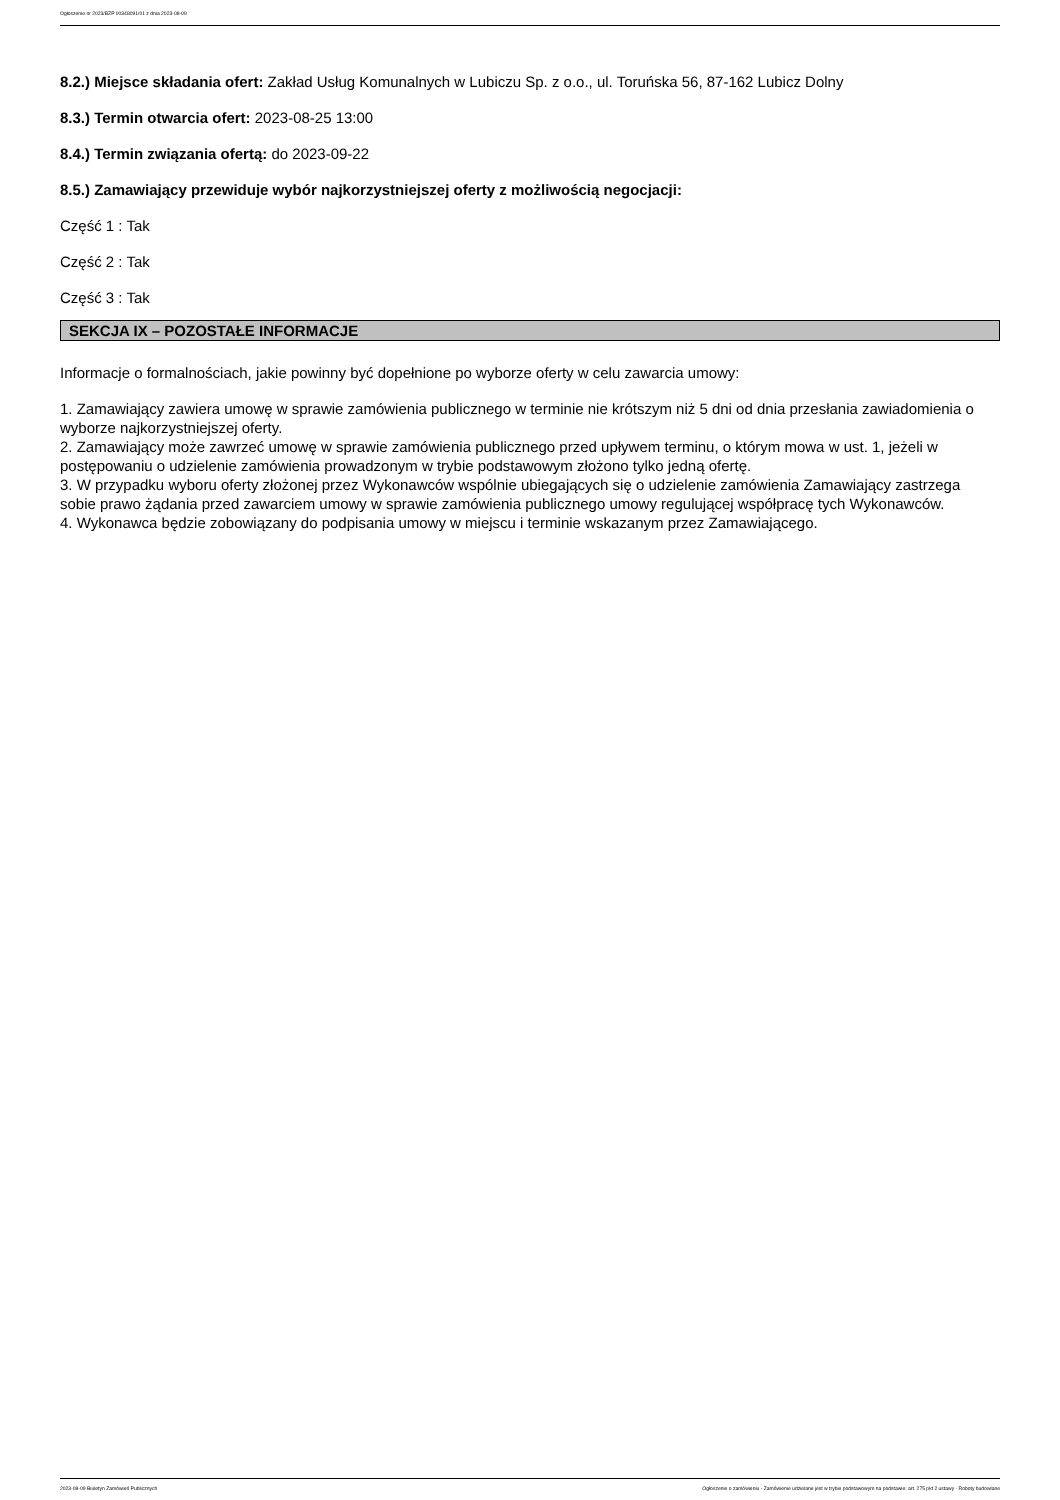Ogłoszenie nr 2023/BZP 00348091/01 z dnia 2023-08-09
8.2.) Miejsce składania ofert: Zakład Usług Komunalnych w Lubiczu Sp. z o.o., ul. Toruńska 56, 87-162 Lubicz Dolny
8.3.) Termin otwarcia ofert: 2023-08-25 13:00
8.4.) Termin związania ofertą: do 2023-09-22
8.5.) Zamawiający przewiduje wybór najkorzystniejszej oferty z możliwością negocjacji:
Część 1 : Tak
Część 2 : Tak
Część 3 : Tak
SEKCJA IX – POZOSTAŁE INFORMACJE
Informacje o formalnościach, jakie powinny być dopełnione po wyborze oferty w celu zawarcia umowy:
1. Zamawiający zawiera umowę w sprawie zamówienia publicznego w terminie nie krótszym niż 5 dni od dnia przesłania zawiadomienia o wyborze najkorzystniejszej oferty.
2. Zamawiający może zawrzeć umowę w sprawie zamówienia publicznego przed upływem terminu, o którym mowa w ust. 1, jeżeli w postępowaniu o udzielenie zamówienia prowadzonym w trybie podstawowym złożono tylko jedną ofertę.
3. W przypadku wyboru oferty złożonej przez Wykonawców wspólnie ubiegających się o udzielenie zamówienia Zamawiający zastrzega sobie prawo żądania przed zawarciem umowy w sprawie zamówienia publicznego umowy regulującej współpracę tych Wykonawców.
4. Wykonawca będzie zobowiązany do podpisania umowy w miejscu i terminie wskazanym przez Zamawiającego.
2023-08-09 Biuletyn Zamówień Publicznych Ogłoszenie o zamówieniu - Zamówienie udzielane jest w trybie podstawowym na podstawie: art. 275 pkt 2 ustawy - Roboty budowlane